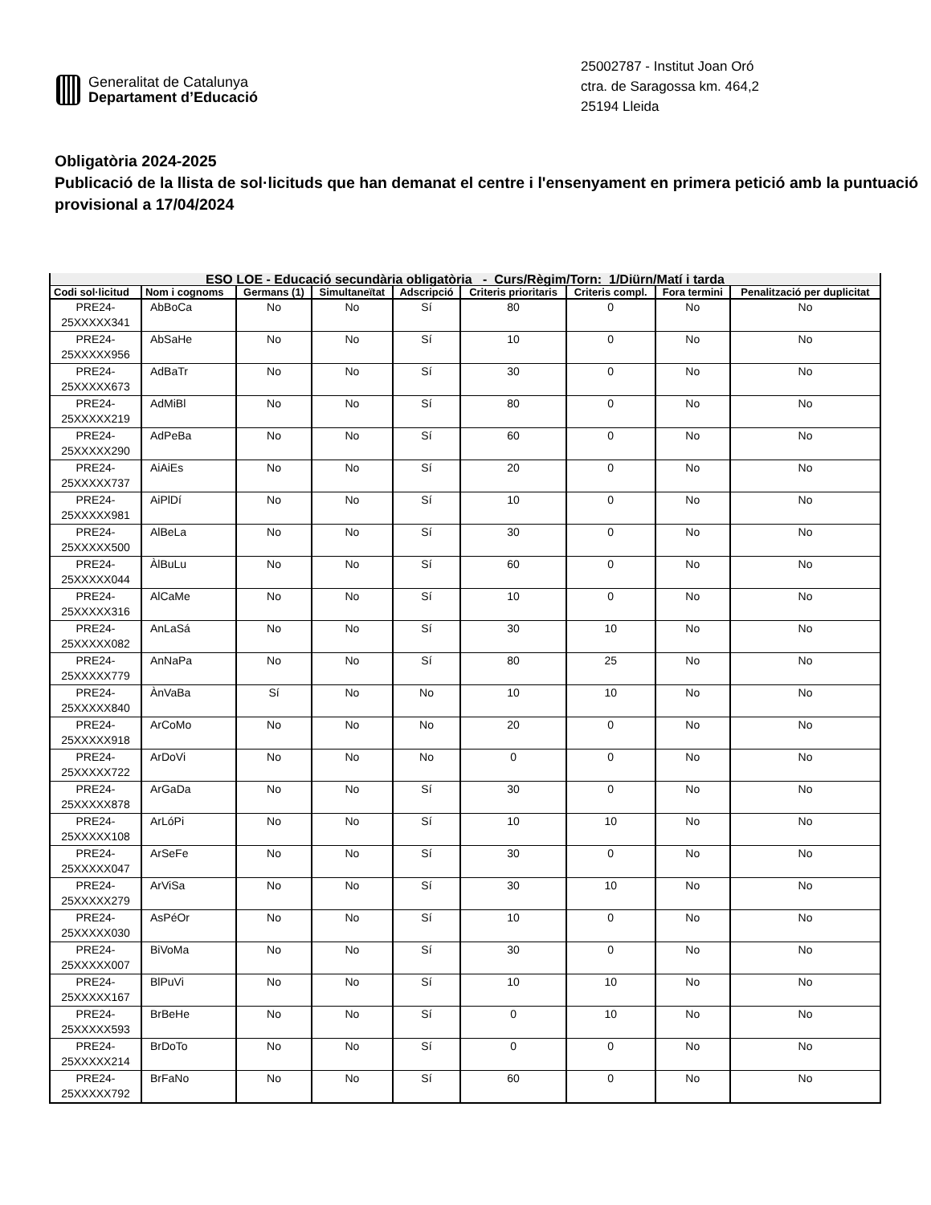Generalitat de Catalunya
Departament d’Educació
25002787 - Institut Joan Oró
ctra. de Saragossa km. 464,2
25194 Lleida
Obligatòria 2024-2025
Publicació de la llista de sol·licituds que han demanat el centre i l'ensenyament en primera petició amb la puntuació provisional a 17/04/2024
| ESO LOE - Educació secundària obligatòria - Curs/Règim/Torn: 1/Diürn/Matí i tarda | | | | | | | | |
| --- | --- | --- | --- | --- | --- | --- | --- | --- |
| Codi sol·licitud | Nom i cognoms | Germans (1) | Simultaneïtat | Adscripció | Criteris prioritaris | Criteris compl. | Fora termini | Penalització per duplicitat |
| PRE24- 25XXXXX341 | AbBoCa | No | No | Sí | 80 | 0 | No | No |
| PRE24- 25XXXXX956 | AbSaHe | No | No | Sí | 10 | 0 | No | No |
| PRE24- 25XXXXX673 | AdBaTr | No | No | Sí | 30 | 0 | No | No |
| PRE24- 25XXXXX219 | AdMiBl | No | No | Sí | 80 | 0 | No | No |
| PRE24- 25XXXXX290 | AdPeBa | No | No | Sí | 60 | 0 | No | No |
| PRE24- 25XXXXX737 | AiAiEs | No | No | Sí | 20 | 0 | No | No |
| PRE24- 25XXXXX981 | AiPlDí | No | No | Sí | 10 | 0 | No | No |
| PRE24- 25XXXXX500 | AlBeLa | No | No | Sí | 30 | 0 | No | No |
| PRE24- 25XXXXX044 | ÀlBuLu | No | No | Sí | 60 | 0 | No | No |
| PRE24- 25XXXXX316 | AlCaMe | No | No | Sí | 10 | 0 | No | No |
| PRE24- 25XXXXX082 | AnLaSá | No | No | Sí | 30 | 10 | No | No |
| PRE24- 25XXXXX779 | AnNaPa | No | No | Sí | 80 | 25 | No | No |
| PRE24- 25XXXXX840 | ÀnVaBa | Sí | No | No | 10 | 10 | No | No |
| PRE24- 25XXXXX918 | ArCoMo | No | No | No | 20 | 0 | No | No |
| PRE24- 25XXXXX722 | ArDoVi | No | No | No | 0 | 0 | No | No |
| PRE24- 25XXXXX878 | ArGaDa | No | No | Sí | 30 | 0 | No | No |
| PRE24- 25XXXXX108 | ArLóPi | No | No | Sí | 10 | 10 | No | No |
| PRE24- 25XXXXX047 | ArSeFe | No | No | Sí | 30 | 0 | No | No |
| PRE24- 25XXXXX279 | ArViSa | No | No | Sí | 30 | 10 | No | No |
| PRE24- 25XXXXX030 | AsPéOr | No | No | Sí | 10 | 0 | No | No |
| PRE24- 25XXXXX007 | BiVoMa | No | No | Sí | 30 | 0 | No | No |
| PRE24- 25XXXXX167 | BlPuVi | No | No | Sí | 10 | 10 | No | No |
| PRE24- 25XXXXX593 | BrBeHe | No | No | Sí | 0 | 10 | No | No |
| PRE24- 25XXXXX214 | BrDoTo | No | No | Sí | 0 | 0 | No | No |
| PRE24- 25XXXXX792 | BrFaNo | No | No | Sí | 60 | 0 | No | No |